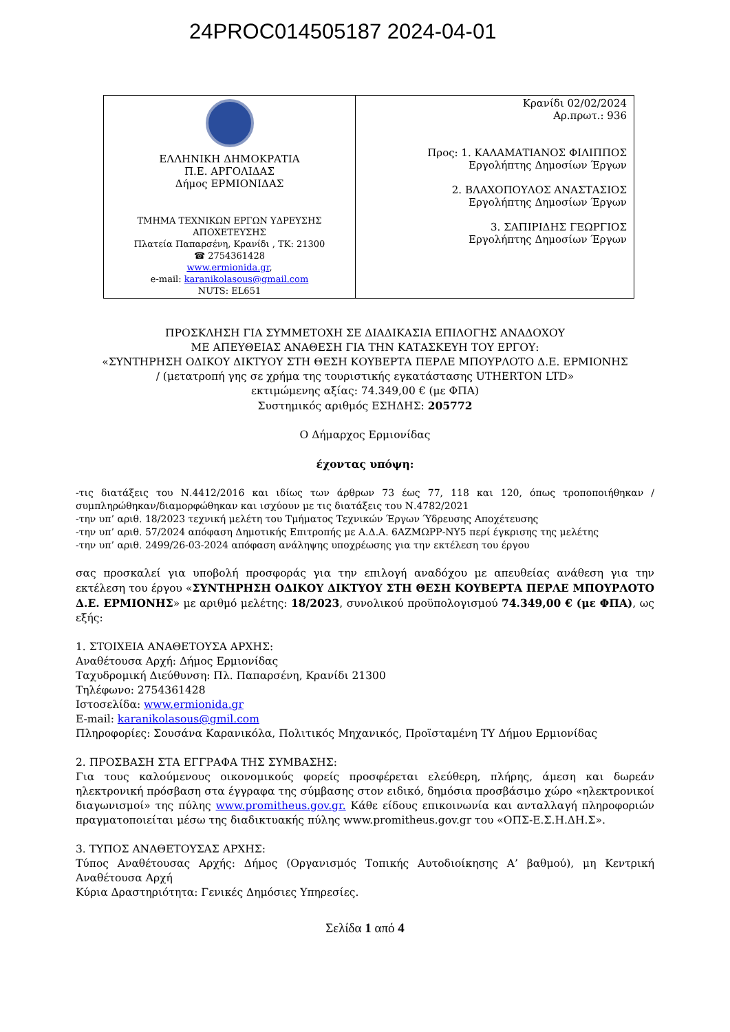24PROC014505187 2024-04-01
| ΕΛΛΗΝΙΚΗ ΔΗΜΟΚΡΑΤΙΑ Π.Ε. ΑΡΓΟΛΙΔΑΣ Δήμος ΕΡΜΙΟΝΙΔΑΣ ΤΜΗΜΑ ΤΕΧΝΙΚΩΝ ΕΡΓΩΝ ΥΔΡΕΥΣΗΣ ΑΠΟΧΕΤΕΥΣΗΣ Πλατεία Παπαρσένη, Κρανίδι , ΤΚ: 21300 ☎ 2754361428 www.ermionida.gr , e-mail: karanikolasous@gmail.com NUTS: EL651 | Κρανίδι 02/02/2024 Αρ.πρωτ.: 936 Προς: 1. ΚΑΛΑΜΑΤΙΑΝΟΣ ΦΙΛΙΠΠΟΣ Εργολήπτης Δημοσίων Έργων 2. ΒΛΑΧΟΠΟΥΛΟΣ ΑΝΑΣΤΑΣΙΟΣ Εργολήπτης Δημοσίων Έργων 3. ΣΑΠΙΡΙΔΗΣ ΓΕΩΡΓΙΟΣ Εργολήπτης Δημοσίων Έργων |
ΠΡΟΣΚΛΗΣΗ ΓΙΑ ΣΥΜΜΕΤΟΧΗ ΣΕ ΔΙΑΔΙΚΑΣΙΑ ΕΠΙΛΟΓΗΣ ΑΝΑΔΟΧΟΥ
ΜΕ ΑΠΕΥΘΕΙΑΣ ΑΝΑΘΕΣΗ ΓΙΑ ΤΗΝ ΚΑΤΑΣΚΕΥΗ ΤΟΥ ΕΡΓΟΥ:
«ΣΥΝΤΗΡΗΣΗ ΟΔΙΚΟΥ ΔΙΚΤΥΟΥ ΣΤΗ ΘΕΣΗ ΚΟΥΒΕΡΤΑ ΠΕΡΛΕ ΜΠΟΥΡΛΟΤΟ Δ.Ε. ΕΡΜΙΟΝΗΣ
/ (μετατροπή γης σε χρήμα της τουριστικής εγκατάστασης UTHERTON LTD»
εκτιμώμενης αξίας: 74.349,00 € (με ΦΠΑ)
Συστημικός αριθμός ΕΣΗΔΗΣ: 205772
Ο Δήμαρχος Ερμιονίδας
έχοντας υπόψη:
-τις διατάξεις του Ν.4412/2016 και ιδίως των άρθρων 73 έως 77, 118 και 120, όπως τροποποιήθηκαν /συμπληρώθηκαν/διαμορφώθηκαν και ισχύουν με τις διατάξεις του Ν.4782/2021
-την υπ’ αριθ. 18/2023 τεχνική μελέτη του Τμήματος Τεχνικών Έργων Ύδρευσης Αποχέτευσης
-την υπ’ αριθ. 57/2024 απόφαση Δημοτικής Επιτροπής με Α.Δ.Α. 6ΑΖΜΩΡΡ-ΝΥ5 περί έγκρισης της μελέτης
-την υπ’ αριθ. 2499/26-03-2024 απόφαση ανάληψης υποχρέωσης για την εκτέλεση του έργου
σας προσκαλεί για υποβολή προσφοράς για την επιλογή αναδόχου με απευθείας ανάθεση για την εκτέλεση του έργου «ΣΥΝΤΗΡΗΣΗ ΟΔΙΚΟΥ ΔΙΚΤΥΟΥ ΣΤΗ ΘΕΣΗ ΚΟΥΒΕΡΤΑ ΠΕΡΛΕ ΜΠΟΥΡΛΟΤΟ Δ.Ε. ΕΡΜΙΟΝΗΣ» με αριθμό μελέτης: 18/2023, συνολικού προϋπολογισμού 74.349,00 € (με ΦΠΑ), ως εξής:
1. ΣΤΟΙΧΕΙΑ ΑΝΑΘΕΤΟΥΣΑ ΑΡΧΗΣ:
Αναθέτουσα Αρχή: Δήμος Ερμιονίδας
Ταχυδρομική Διεύθυνση: Πλ. Παπαρσένη, Κρανίδι 21300
Τηλέφωνο: 2754361428
Ιστοσελίδα: www.ermionida.gr
E-mail: karanikolasous@gmil.com
Πληροφορίες: Σουσάνα Καρανικόλα, Πολιτικός Μηχανικός, Προϊσταμένη ΤΥ Δήμου Ερμιονίδας
2. ΠΡΟΣΒΑΣΗ ΣΤΑ ΕΓΓΡΑΦΑ ΤΗΣ ΣΥΜΒΑΣΗΣ:
Για τους καλούμενους οικονομικούς φορείς προσφέρεται ελεύθερη, πλήρης, άμεση και δωρεάν ηλεκτρονική πρόσβαση στα έγγραφα της σύμβασης στον ειδικό, δημόσια προσβάσιμο χώρο «ηλεκτρονικοί διαγωνισμοί» της πύλης www.promitheus.gov.gr. Κάθε είδους επικοινωνία και ανταλλαγή πληροφοριών πραγματοποιείται μέσω της διαδικτυακής πύλης www.promitheus.gov.gr του «ΟΠΣ-Ε.Σ.Η.ΔΗ.Σ».
3. ΤΥΠΟΣ ΑΝΑΘΕΤΟΥΣΑΣ ΑΡΧΗΣ:
Τύπος Αναθέτουσας Αρχής: Δήμος (Οργανισμός Τοπικής Αυτοδιοίκησης Α’ βαθμού), μη Κεντρική Αναθέτουσα Αρχή
Κύρια Δραστηριότητα: Γενικές Δημόσιες Υπηρεσίες.
Σελίδα 1 από 4